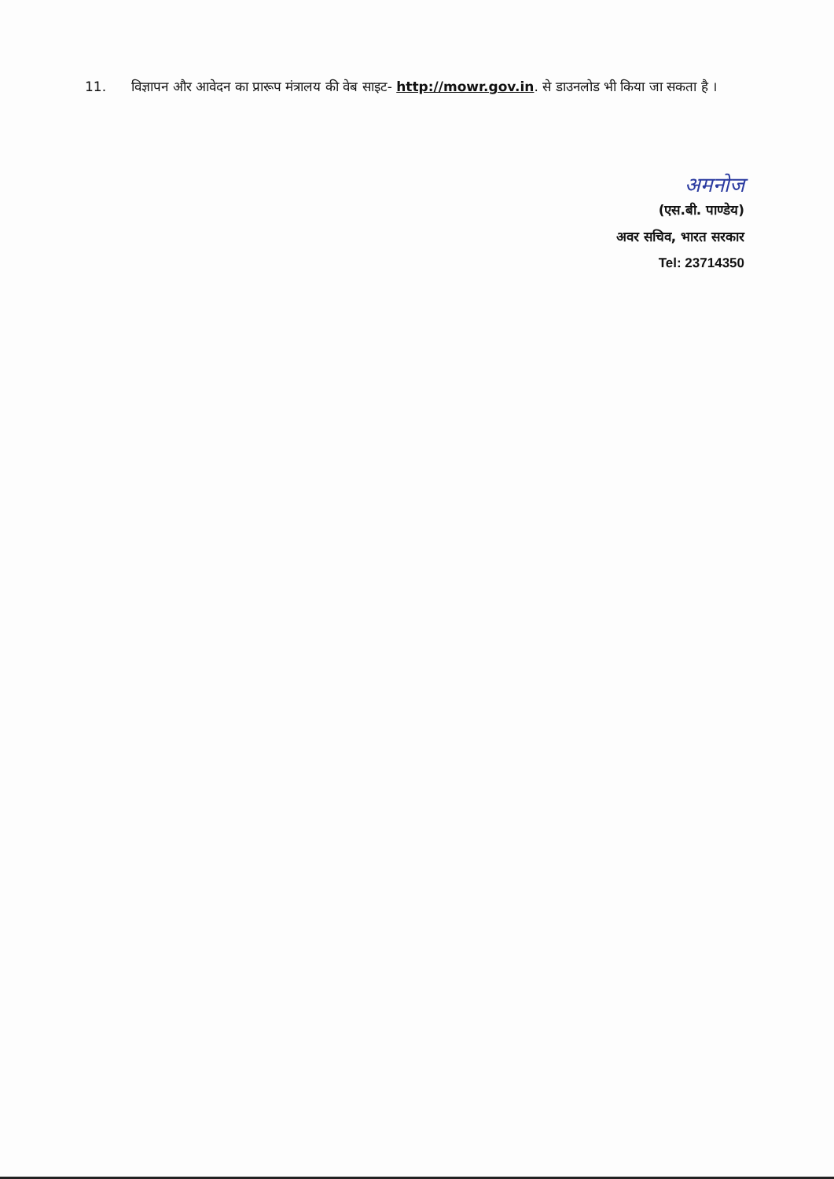11. विज्ञापन और आवेदन का प्रारूप मंत्रालय की वेब साइट- http://mowr.gov.in. से डाउनलोड भी किया जा सकता है ।
अमनोज
(एस.बी. पाण्डेय)
अवर सचिव, भारत सरकार
Tel: 23714350